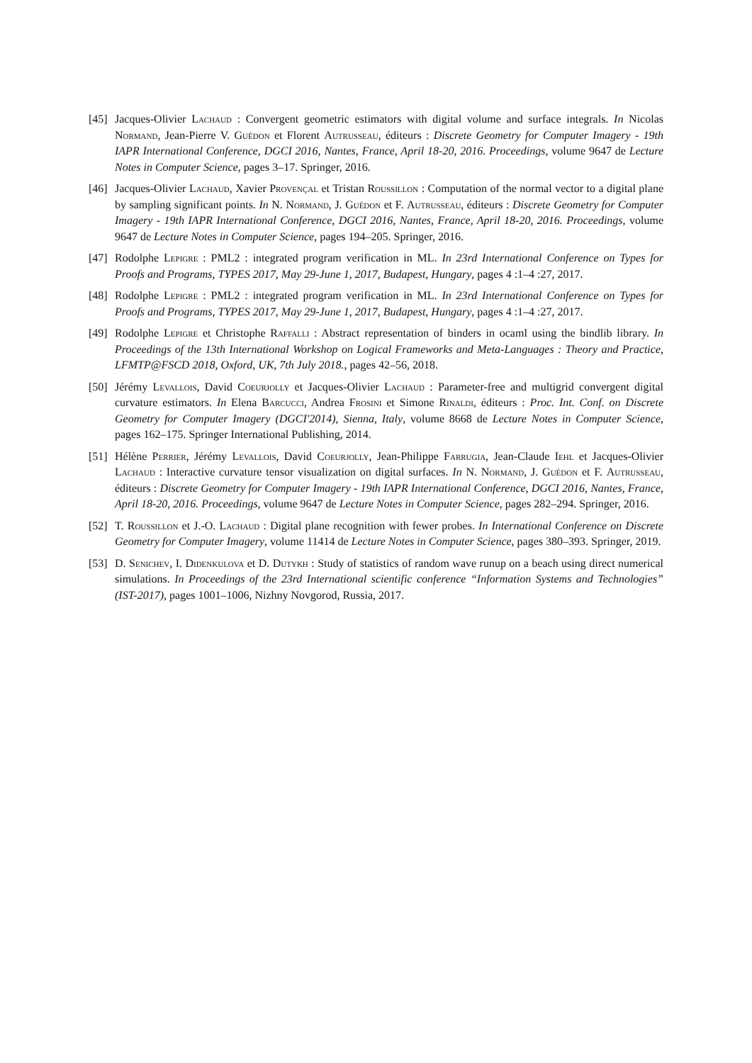[45]
Jacques-Olivier Lachaud : Convergent geometric estimators with digital volume and surface integrals. In Nicolas Normand, Jean-Pierre V. Guédon et Florent Autrusseau, éditeurs : Discrete Geometry for Computer Imagery - 19th IAPR International Conference, DGCI 2016, Nantes, France, April 18-20, 2016. Proceedings, volume 9647 de Lecture Notes in Computer Science, pages 3–17. Springer, 2016.
[46]
Jacques-Olivier Lachaud, Xavier Provençal et Tristan Roussillon : Computation of the normal vector to a digital plane by sampling significant points. In N. Normand, J. Guédon et F. Autrusseau, éditeurs : Discrete Geometry for Computer Imagery - 19th IAPR International Conference, DGCI 2016, Nantes, France, April 18-20, 2016. Proceedings, volume 9647 de Lecture Notes in Computer Science, pages 194–205. Springer, 2016.
[47]
Rodolphe Lepigre : PML2 : integrated program verification in ML. In 23rd International Conference on Types for Proofs and Programs, TYPES 2017, May 29-June 1, 2017, Budapest, Hungary, pages 4 :1–4 :27, 2017.
[48]
Rodolphe Lepigre : PML2 : integrated program verification in ML. In 23rd International Conference on Types for Proofs and Programs, TYPES 2017, May 29-June 1, 2017, Budapest, Hungary, pages 4 :1–4 :27, 2017.
[49]
Rodolphe Lepigre et Christophe Raffalli : Abstract representation of binders in ocaml using the bindlib library. In Proceedings of the 13th International Workshop on Logical Frameworks and Meta-Languages : Theory and Practice, LFMTP@FSCD 2018, Oxford, UK, 7th July 2018., pages 42–56, 2018.
[50]
Jérémy Levallois, David Coeurjolly et Jacques-Olivier Lachaud : Parameter-free and multigrid convergent digital curvature estimators. In Elena Barcucci, Andrea Frosini et Simone Rinaldi, éditeurs : Proc. Int. Conf. on Discrete Geometry for Computer Imagery (DGCI'2014), Sienna, Italy, volume 8668 de Lecture Notes in Computer Science, pages 162–175. Springer International Publishing, 2014.
[51]
Hélène Perrier, Jérémy Levallois, David Coeurjolly, Jean-Philippe Farrugia, Jean-Claude Iehl et Jacques-Olivier Lachaud : Interactive curvature tensor visualization on digital surfaces. In N. Normand, J. Guédon et F. Autrusseau, éditeurs : Discrete Geometry for Computer Imagery - 19th IAPR International Conference, DGCI 2016, Nantes, France, April 18-20, 2016. Proceedings, volume 9647 de Lecture Notes in Computer Science, pages 282–294. Springer, 2016.
[52]
T. Roussillon et J.-O. Lachaud : Digital plane recognition with fewer probes. In International Conference on Discrete Geometry for Computer Imagery, volume 11414 de Lecture Notes in Computer Science, pages 380–393. Springer, 2019.
[53]
D. Senichev, I. Didenkulova et D. Dutykh : Study of statistics of random wave runup on a beach using direct numerical simulations. In Proceedings of the 23rd International scientific conference “Information Systems and Technologies” (IST-2017), pages 1001–1006, Nizhny Novgorod, Russia, 2017.